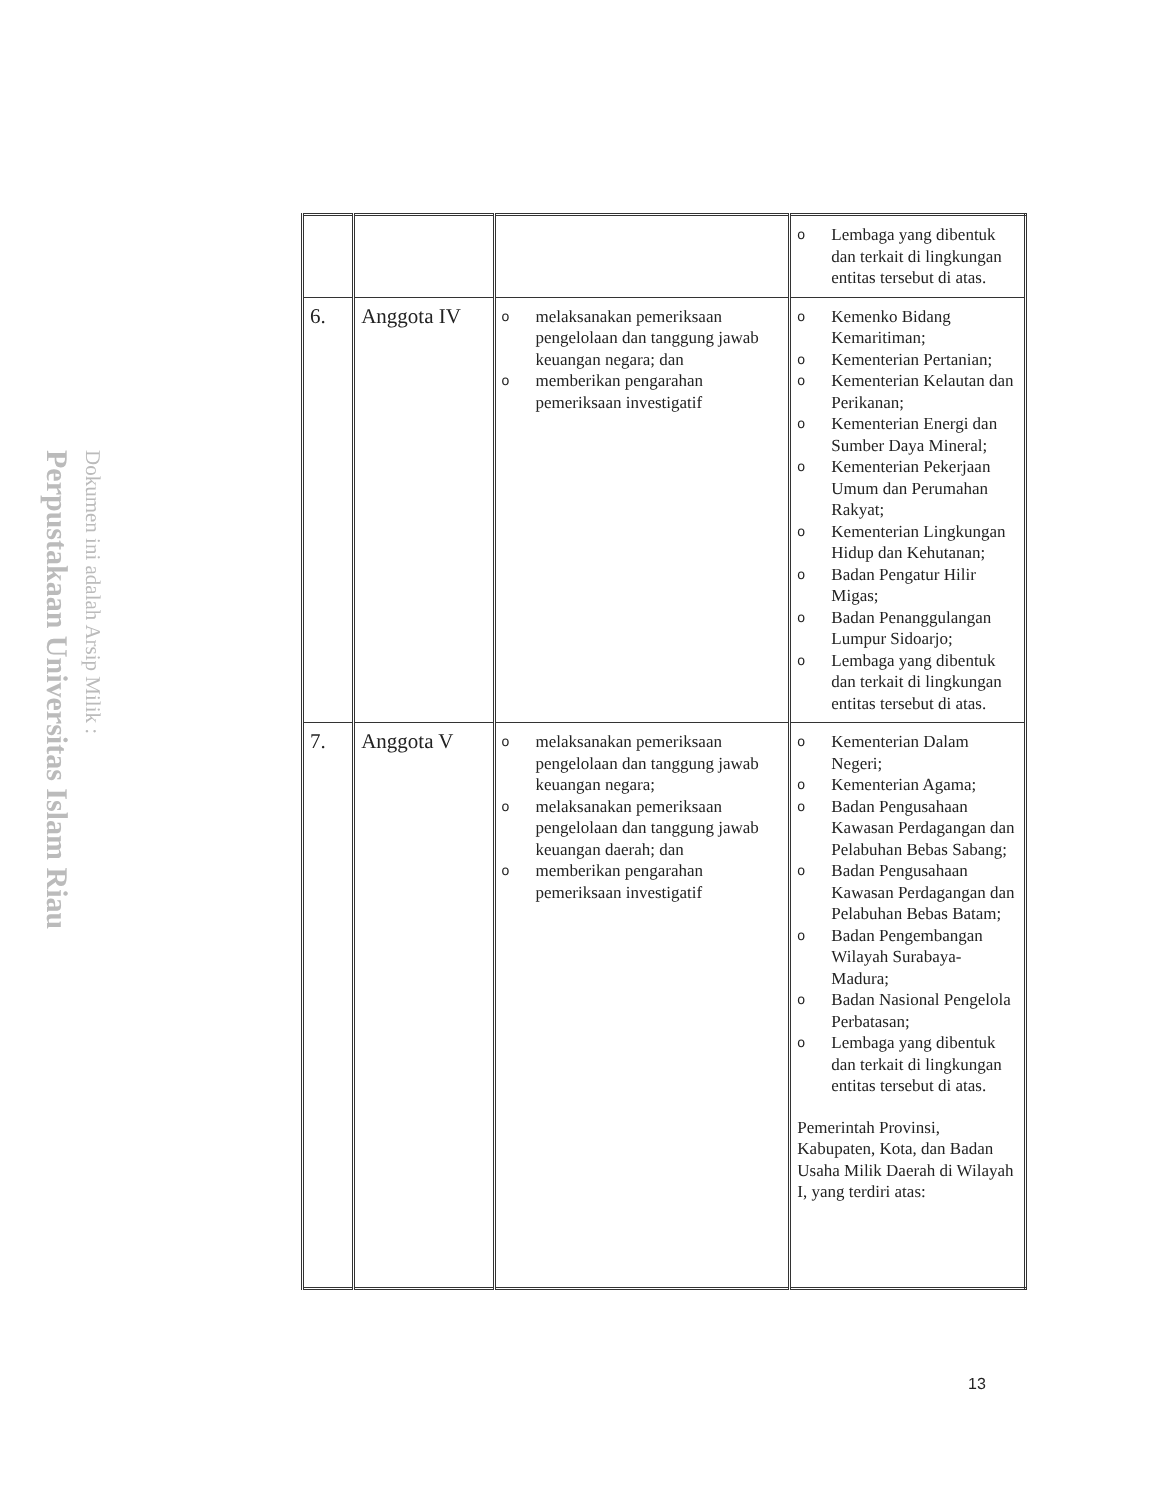Perpustakaan Universitas Islam Riau
Dokumen ini adalah Arsip Milik :
| | | | o Lembaga yang dibentuk dan terkait di lingkungan entitas tersebut di atas. |
| 6. | Anggota IV | o melaksanakan pemeriksaan pengelolaan dan tanggung jawab keuangan negara; dan o memberikan pengarahan pemeriksaan investigatif | o Kemenko Bidang Kemaritiman; o Kementerian Pertanian; o Kementerian Kelautan dan Perikanan; o Kementerian Energi dan Sumber Daya Mineral; o Kementerian Pekerjaan Umum dan Perumahan Rakyat; o Kementerian Lingkungan Hidup dan Kehutanan; o Badan Pengatur Hilir Migas; o Badan Penanggulangan Lumpur Sidoarjo; o Lembaga yang dibentuk dan terkait di lingkungan entitas tersebut di atas. |
| 7. | Anggota V | o melaksanakan pemeriksaan pengelolaan dan tanggung jawab keuangan negara; o melaksanakan pemeriksaan pengelolaan dan tanggung jawab keuangan daerah; dan o memberikan pengarahan pemeriksaan investigatif | o Kementerian Dalam Negeri; o Kementerian Agama; o Badan Pengusahaan Kawasan Perdagangan dan Pelabuhan Bebas Sabang; o Badan Pengusahaan Kawasan Perdagangan dan Pelabuhan Bebas Batam; o Badan Pengembangan Wilayah Surabaya-Madura; o Badan Nasional Pengelola Perbatasan; o Lembaga yang dibentuk dan terkait di lingkungan entitas tersebut di atas. Pemerintah Provinsi, Kabupaten, Kota, dan Badan Usaha Milik Daerah di Wilayah I, yang terdiri atas: |
13